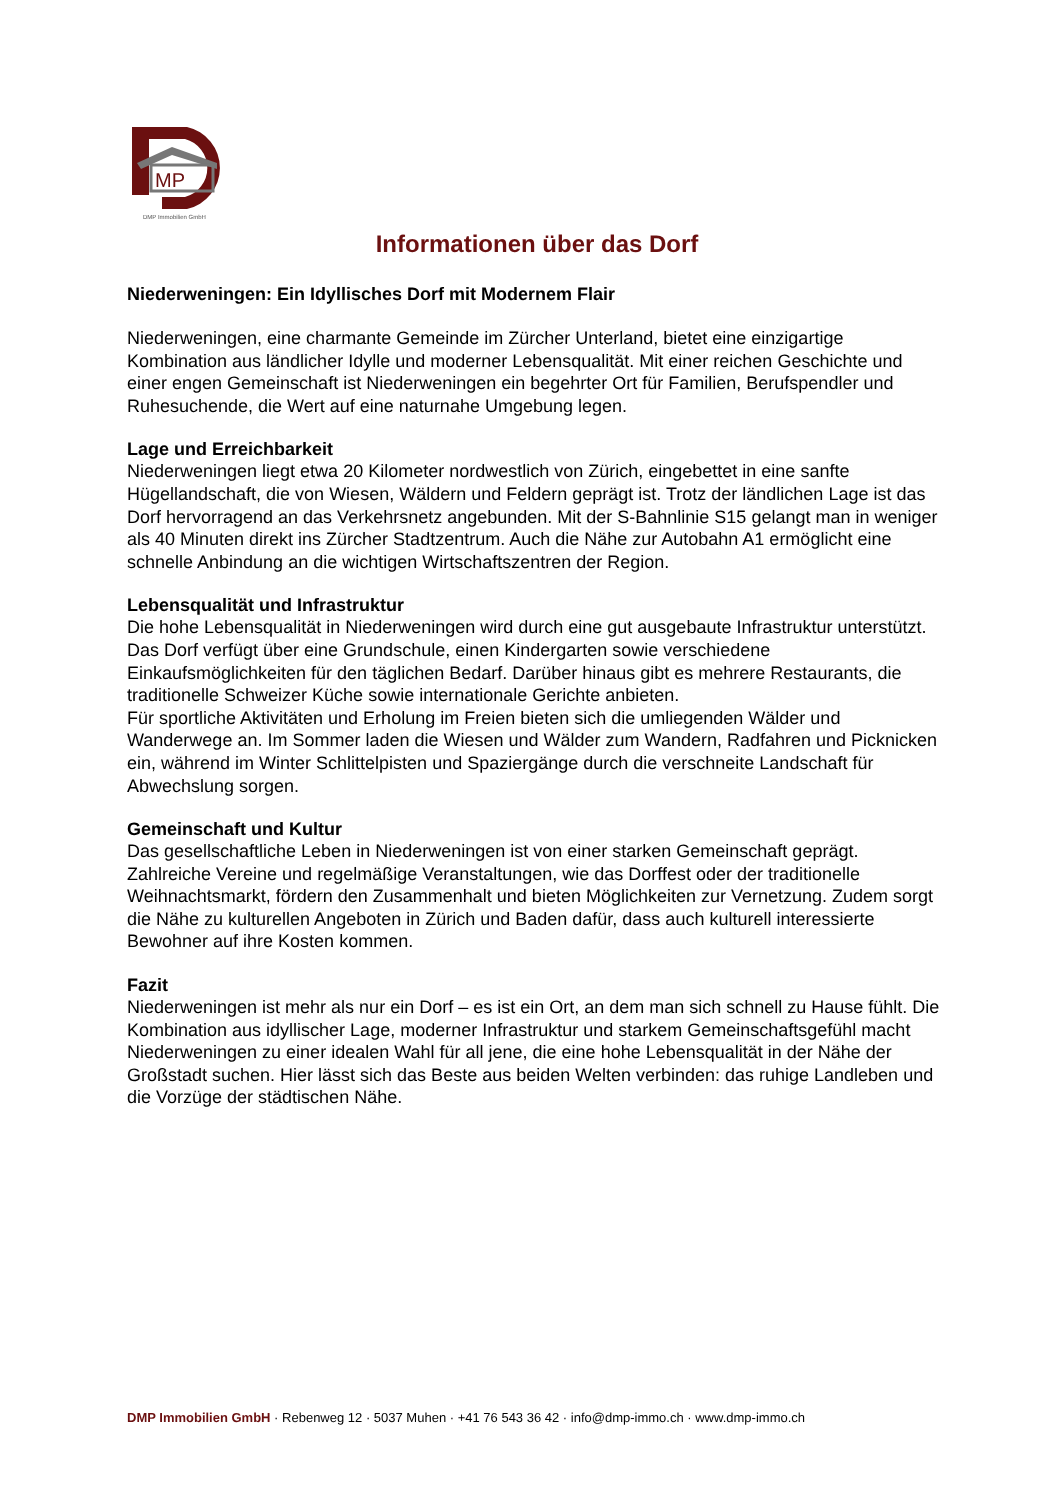MP
DMP Immobilien GmbH
Informationen über das Dorf
Niederweningen: Ein Idyllisches Dorf mit Modernem Flair
Niederweningen, eine charmante Gemeinde im Zürcher Unterland, bietet eine einzigartige Kombination aus ländlicher Idylle und moderner Lebensqualität. Mit einer reichen Geschichte und einer engen Gemeinschaft ist Niederweningen ein begehrter Ort für Familien, Berufspendler und Ruhesuchende, die Wert auf eine naturnahe Umgebung legen.
Lage und Erreichbarkeit
Niederweningen liegt etwa 20 Kilometer nordwestlich von Zürich, eingebettet in eine sanfte Hügellandschaft, die von Wiesen, Wäldern und Feldern geprägt ist. Trotz der ländlichen Lage ist das Dorf hervorragend an das Verkehrsnetz angebunden. Mit der S-Bahnlinie S15 gelangt man in weniger als 40 Minuten direkt ins Zürcher Stadtzentrum. Auch die Nähe zur Autobahn A1 ermöglicht eine schnelle Anbindung an die wichtigen Wirtschaftszentren der Region.
Lebensqualität und Infrastruktur
Die hohe Lebensqualität in Niederweningen wird durch eine gut ausgebaute Infrastruktur unterstützt. Das Dorf verfügt über eine Grundschule, einen Kindergarten sowie verschiedene Einkaufsmöglichkeiten für den täglichen Bedarf. Darüber hinaus gibt es mehrere Restaurants, die traditionelle Schweizer Küche sowie internationale Gerichte anbieten.
Für sportliche Aktivitäten und Erholung im Freien bieten sich die umliegenden Wälder und Wanderwege an. Im Sommer laden die Wiesen und Wälder zum Wandern, Radfahren und Picknicken ein, während im Winter Schlittelpisten und Spaziergänge durch die verschneite Landschaft für Abwechslung sorgen.
Gemeinschaft und Kultur
Das gesellschaftliche Leben in Niederweningen ist von einer starken Gemeinschaft geprägt. Zahlreiche Vereine und regelmäßige Veranstaltungen, wie das Dorffest oder der traditionelle Weihnachtsmarkt, fördern den Zusammenhalt und bieten Möglichkeiten zur Vernetzung. Zudem sorgt die Nähe zu kulturellen Angeboten in Zürich und Baden dafür, dass auch kulturell interessierte Bewohner auf ihre Kosten kommen.
Fazit
Niederweningen ist mehr als nur ein Dorf – es ist ein Ort, an dem man sich schnell zu Hause fühlt. Die Kombination aus idyllischer Lage, moderner Infrastruktur und starkem Gemeinschaftsgefühl macht Niederweningen zu einer idealen Wahl für all jene, die eine hohe Lebensqualität in der Nähe der Großstadt suchen. Hier lässt sich das Beste aus beiden Welten verbinden: das ruhige Landleben und die Vorzüge der städtischen Nähe.
DMP Immobilien GmbH · Rebenweg 12 · 5037 Muhen · +41 76 543 36 42 · info@dmp-immo.ch · www.dmp-immo.ch